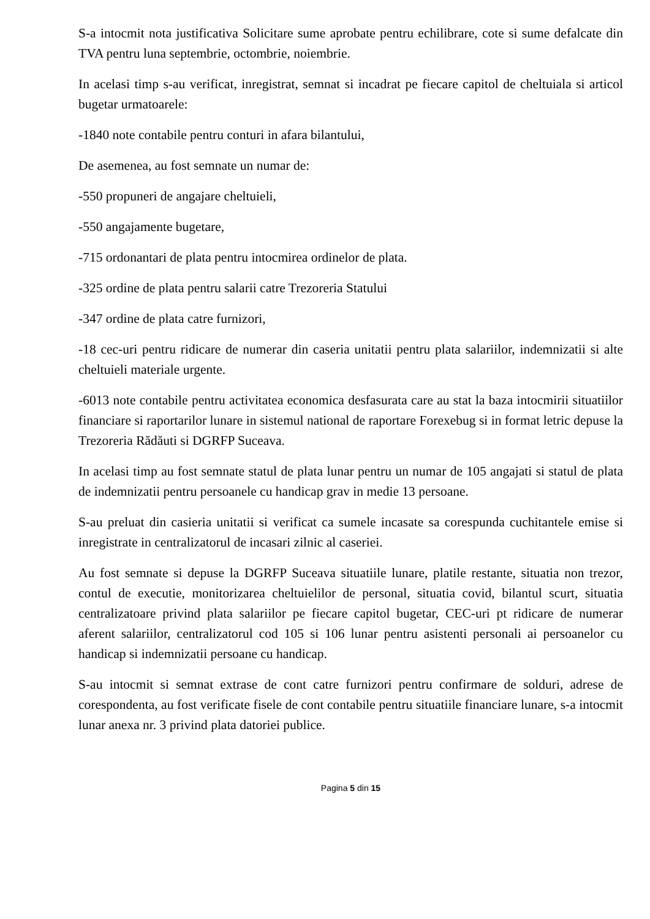S-a intocmit nota justificativa Solicitare sume aprobate pentru echilibrare, cote si sume defalcate din TVA pentru luna septembrie, octombrie, noiembrie.
In acelasi timp s-au verificat, inregistrat, semnat si incadrat pe fiecare capitol de cheltuiala si articol bugetar urmatoarele:
-1840 note contabile pentru conturi in afara bilantului,
De asemenea, au fost semnate un numar de:
-550 propuneri de angajare cheltuieli,
-550 angajamente bugetare,
-715 ordonantari de plata pentru intocmirea ordinelor de plata.
-325 ordine de plata pentru salarii catre Trezoreria Statului
-347 ordine de plata catre furnizori,
-18 cec-uri pentru ridicare de numerar din caseria unitatii pentru plata salariilor, indemnizatii si alte cheltuieli materiale urgente.
-6013 note contabile pentru activitatea economica desfasurata care au stat la baza intocmirii situatiilor financiare si raportarilor lunare in sistemul national de raportare Forexebug si in format letric depuse la Trezoreria Rădăuti si DGRFP Suceava.
In acelasi timp au fost semnate statul de plata lunar pentru un numar de 105 angajati si statul de plata de indemnizatii pentru persoanele cu handicap grav in medie 13 persoane.
S-au preluat din casieria unitatii si verificat ca sumele incasate sa corespunda cuchitantele emise si inregistrate in centralizatorul de incasari zilnic al caseriei.
Au fost semnate si depuse la DGRFP Suceava situatiile lunare, platile restante, situatia non trezor, contul de executie, monitorizarea cheltuielilor de personal, situatia covid, bilantul scurt, situatia centralizatoare privind plata salariilor pe fiecare capitol bugetar, CEC-uri pt ridicare de numerar aferent salariilor, centralizatorul cod 105 si 106 lunar pentru asistenti personali ai persoanelor cu handicap si indemnizatii persoane cu handicap.
S-au intocmit si semnat extrase de cont catre furnizori pentru confirmare de solduri, adrese de corespondenta, au fost verificate fisele de cont contabile pentru situatiile financiare lunare, s-a intocmit lunar anexa nr. 3 privind plata datoriei publice.
Pagina 5 din 15